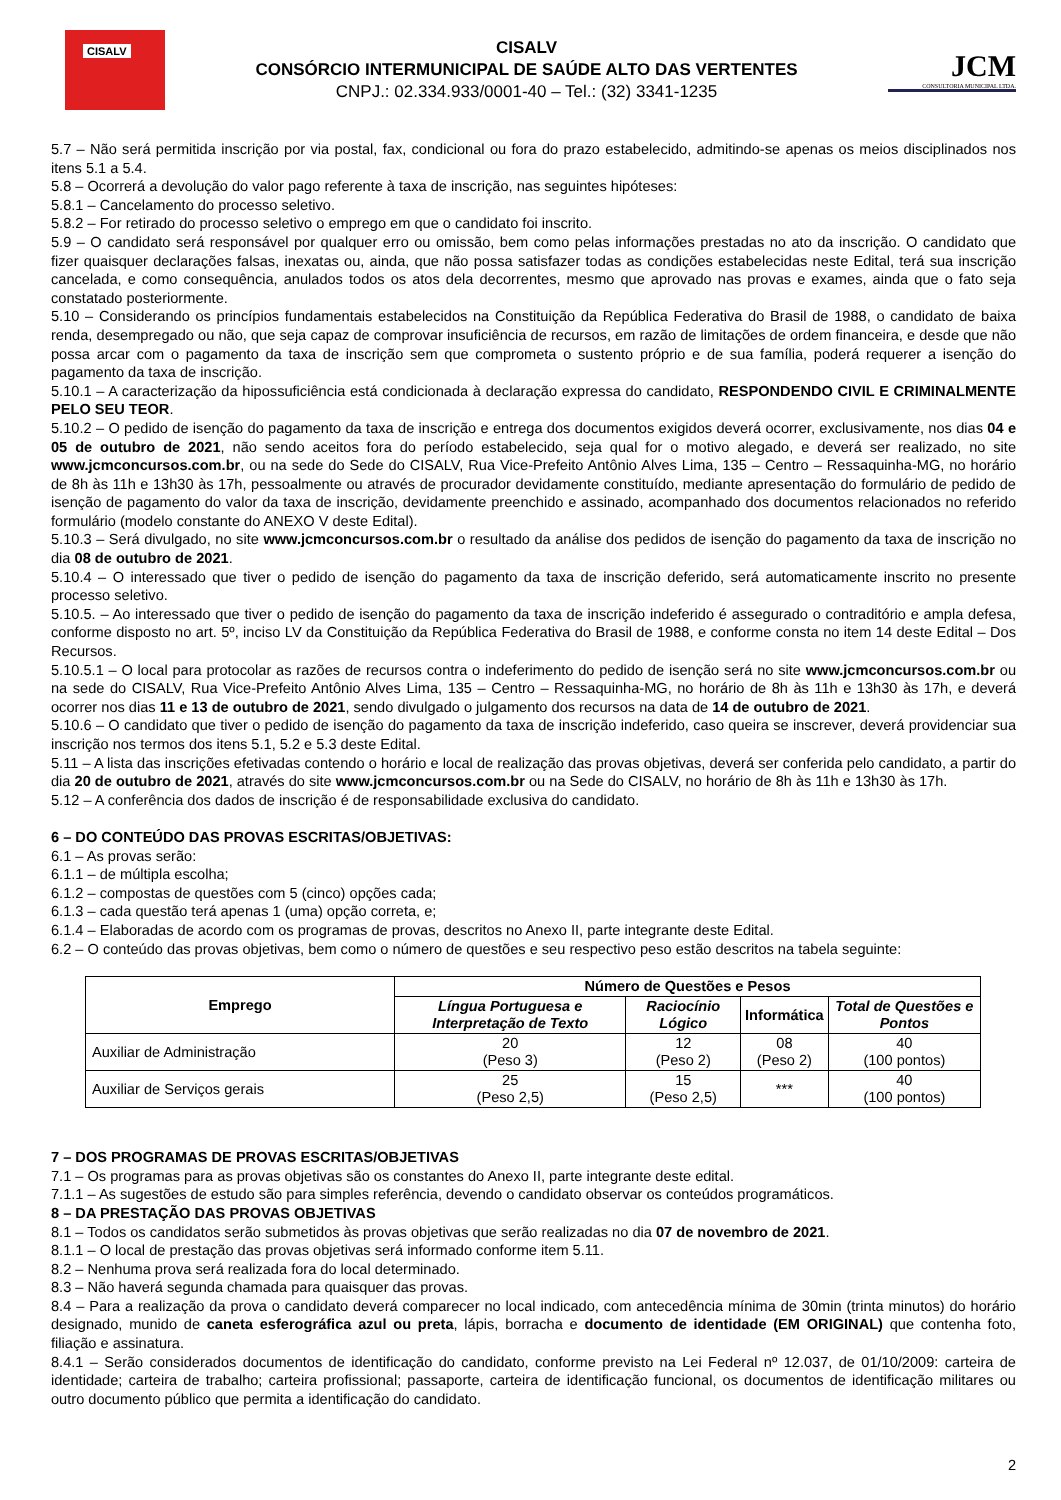CISALV
CISALV
CONSÓRCIO INTERMUNICIPAL DE SAÚDE ALTO DAS VERTENTES
CNPJ.: 02.334.933/0001-40 – Tel.: (32) 3341-1235
JCM
CONSULTORIA MUNICIPAL LTDA.
5.7 – Não será permitida inscrição por via postal, fax, condicional ou fora do prazo estabelecido, admitindo-se apenas os meios disciplinados nos itens 5.1 a 5.4.
5.8 – Ocorrerá a devolução do valor pago referente à taxa de inscrição, nas seguintes hipóteses:
5.8.1 – Cancelamento do processo seletivo.
5.8.2 – For retirado do processo seletivo o emprego em que o candidato foi inscrito.
5.9 – O candidato será responsável por qualquer erro ou omissão, bem como pelas informações prestadas no ato da inscrição. O candidato que fizer quaisquer declarações falsas, inexatas ou, ainda, que não possa satisfazer todas as condições estabelecidas neste Edital, terá sua inscrição cancelada, e como consequência, anulados todos os atos dela decorrentes, mesmo que aprovado nas provas e exames, ainda que o fato seja constatado posteriormente.
5.10 – Considerando os princípios fundamentais estabelecidos na Constituição da República Federativa do Brasil de 1988, o candidato de baixa renda, desempregado ou não, que seja capaz de comprovar insuficiência de recursos, em razão de limitações de ordem financeira, e desde que não possa arcar com o pagamento da taxa de inscrição sem que comprometa o sustento próprio e de sua família, poderá requerer a isenção do pagamento da taxa de inscrição.
5.10.1 – A caracterização da hipossuficiência está condicionada à declaração expressa do candidato, RESPONDENDO CIVIL E CRIMINALMENTE PELO SEU TEOR.
5.10.2 – O pedido de isenção do pagamento da taxa de inscrição e entrega dos documentos exigidos deverá ocorrer, exclusivamente, nos dias 04 e 05 de outubro de 2021, não sendo aceitos fora do período estabelecido, seja qual for o motivo alegado, e deverá ser realizado, no site www.jcmconcursos.com.br, ou na sede do Sede do CISALV, Rua Vice-Prefeito Antônio Alves Lima, 135 – Centro – Ressaquinha-MG, no horário de 8h às 11h e 13h30 às 17h, pessoalmente ou através de procurador devidamente constituído, mediante apresentação do formulário de pedido de isenção de pagamento do valor da taxa de inscrição, devidamente preenchido e assinado, acompanhado dos documentos relacionados no referido formulário (modelo constante do ANEXO V deste Edital).
5.10.3 – Será divulgado, no site www.jcmconcursos.com.br o resultado da análise dos pedidos de isenção do pagamento da taxa de inscrição no dia 08 de outubro de 2021.
5.10.4 – O interessado que tiver o pedido de isenção do pagamento da taxa de inscrição deferido, será automaticamente inscrito no presente processo seletivo.
5.10.5. – Ao interessado que tiver o pedido de isenção do pagamento da taxa de inscrição indeferido é assegurado o contraditório e ampla defesa, conforme disposto no art. 5º, inciso LV da Constituição da República Federativa do Brasil de 1988, e conforme consta no item 14 deste Edital – Dos Recursos.
5.10.5.1 – O local para protocolar as razões de recursos contra o indeferimento do pedido de isenção será no site www.jcmconcursos.com.br ou na sede do CISALV, Rua Vice-Prefeito Antônio Alves Lima, 135 – Centro – Ressaquinha-MG, no horário de 8h às 11h e 13h30 às 17h, e deverá ocorrer nos dias 11 e 13 de outubro de 2021, sendo divulgado o julgamento dos recursos na data de 14 de outubro de 2021.
5.10.6 – O candidato que tiver o pedido de isenção do pagamento da taxa de inscrição indeferido, caso queira se inscrever, deverá providenciar sua inscrição nos termos dos itens 5.1, 5.2 e 5.3 deste Edital.
5.11 – A lista das inscrições efetivadas contendo o horário e local de realização das provas objetivas, deverá ser conferida pelo candidato, a partir do dia 20 de outubro de 2021, através do site www.jcmconcursos.com.br ou na Sede do CISALV, no horário de 8h às 11h e 13h30 às 17h.
5.12 – A conferência dos dados de inscrição é de responsabilidade exclusiva do candidato.
6 – DO CONTEÚDO DAS PROVAS ESCRITAS/OBJETIVAS:
6.1 – As provas serão:
6.1.1 – de múltipla escolha;
6.1.2 – compostas de questões com 5 (cinco) opções cada;
6.1.3 – cada questão terá apenas 1 (uma) opção correta, e;
6.1.4 – Elaboradas de acordo com os programas de provas, descritos no Anexo II, parte integrante deste Edital.
6.2 – O conteúdo das provas objetivas, bem como o número de questões e seu respectivo peso estão descritos na tabela seguinte:
| Emprego | Número de Questões e Pesos | | | |
| --- | --- | --- | --- | --- |
| | Língua Portuguesa e Interpretação de Texto | Raciocínio Lógico | Informática | Total de Questões e Pontos |
| Auxiliar de Administração | 20 (Peso 3) | 12 (Peso 2) | 08 (Peso 2) | 40 (100 pontos) |
| Auxiliar de Serviços gerais | 25 (Peso 2,5) | 15 (Peso 2,5) | *** | 40 (100 pontos) |
7 – DOS PROGRAMAS DE PROVAS ESCRITAS/OBJETIVAS
7.1 – Os programas para as provas objetivas são os constantes do Anexo II, parte integrante deste edital.
7.1.1 – As sugestões de estudo são para simples referência, devendo o candidato observar os conteúdos programáticos.
8 – DA PRESTAÇÃO DAS PROVAS OBJETIVAS
8.1 – Todos os candidatos serão submetidos às provas objetivas que serão realizadas no dia 07 de novembro de 2021.
8.1.1 – O local de prestação das provas objetivas será informado conforme item 5.11.
8.2 – Nenhuma prova será realizada fora do local determinado.
8.3 – Não haverá segunda chamada para quaisquer das provas.
8.4 – Para a realização da prova o candidato deverá comparecer no local indicado, com antecedência mínima de 30min (trinta minutos) do horário designado, munido de caneta esferográfica azul ou preta, lápis, borracha e documento de identidade (EM ORIGINAL) que contenha foto, filiação e assinatura.
8.4.1 – Serão considerados documentos de identificação do candidato, conforme previsto na Lei Federal nº 12.037, de 01/10/2009: carteira de identidade; carteira de trabalho; carteira profissional; passaporte, carteira de identificação funcional, os documentos de identificação militares ou outro documento público que permita a identificação do candidato.
2